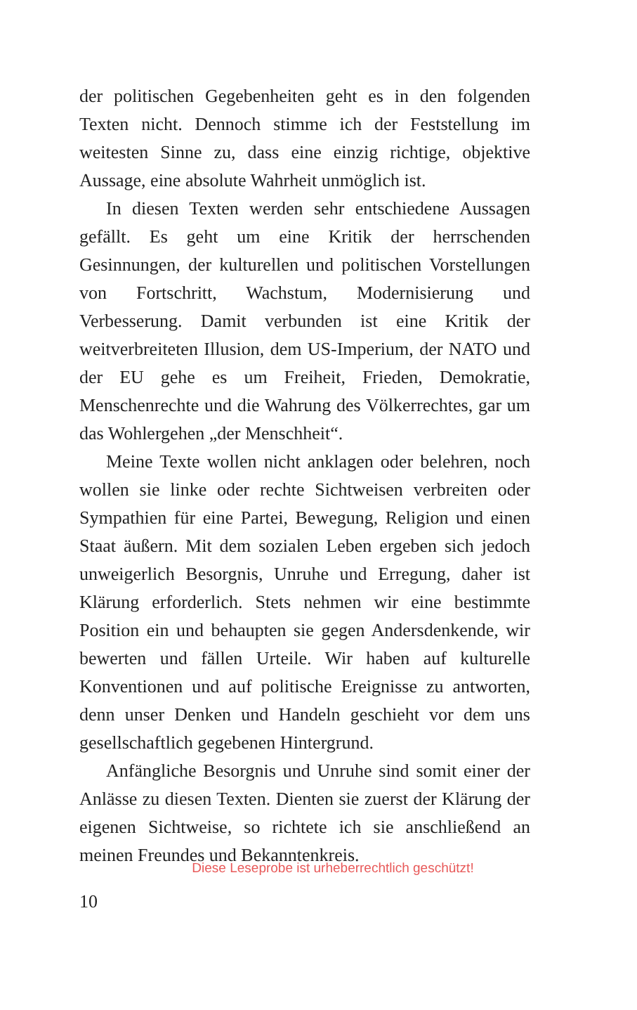der politischen Gegebenheiten geht es in den folgenden Texten nicht. Dennoch stimme ich der Feststellung im weitesten Sinne zu, dass eine einzig richtige, objektive Aussage, eine absolute Wahrheit unmöglich ist.
In diesen Texten werden sehr entschiedene Aussagen gefällt. Es geht um eine Kritik der herrschenden Gesinnungen, der kulturellen und politischen Vorstellungen von Fortschritt, Wachstum, Modernisierung und Verbesserung. Damit verbunden ist eine Kritik der weitverbreiteten Illusion, dem US-Imperium, der NATO und der EU gehe es um Freiheit, Frieden, Demokratie, Menschenrechte und die Wahrung des Völkerrechtes, gar um das Wohlergehen „der Menschheit“.
Meine Texte wollen nicht anklagen oder belehren, noch wollen sie linke oder rechte Sichtweisen verbreiten oder Sympathien für eine Partei, Bewegung, Religion und einen Staat äußern. Mit dem sozialen Leben ergeben sich jedoch unweigerlich Besorgnis, Unruhe und Erregung, daher ist Klärung erforderlich. Stets nehmen wir eine bestimmte Position ein und behaupten sie gegen Andersdenkende, wir bewerten und fällen Urteile. Wir haben auf kulturelle Konventionen und auf politische Ereignisse zu antworten, denn unser Denken und Handeln geschieht vor dem uns gesellschaftlich gegebenen Hintergrund.
Anfängliche Besorgnis und Unruhe sind somit einer der Anlässe zu diesen Texten. Dienten sie zuerst der Klärung der eigenen Sichtweise, so richtete ich sie anschließend an meinen Freundes und Bekanntenkreis.
Diese Leseprobe ist urheberrechtlich geschützt!
10